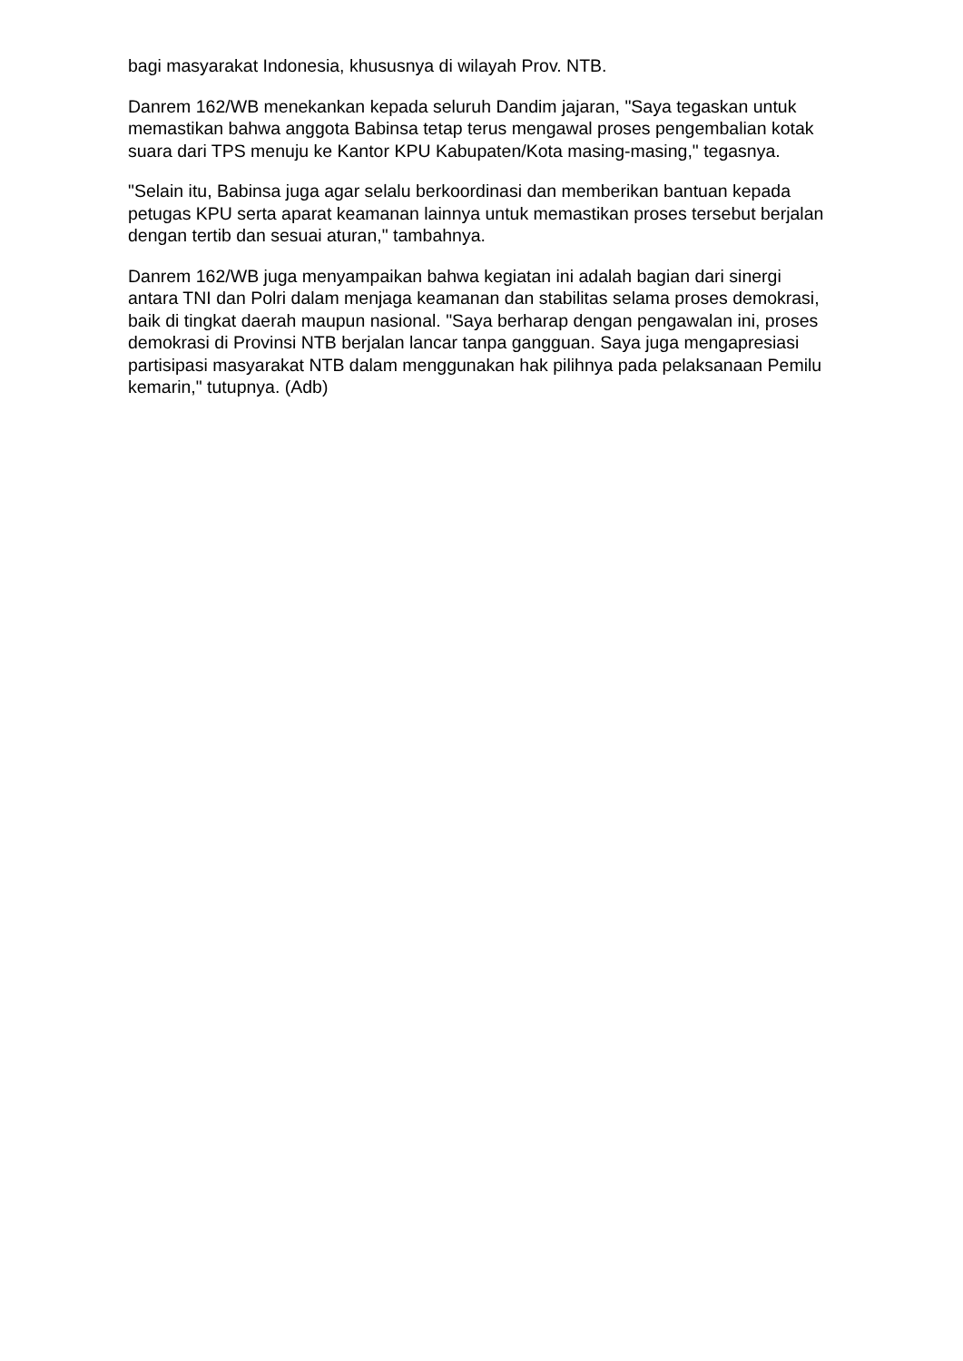bagi masyarakat Indonesia, khususnya di wilayah Prov. NTB.
Danrem 162/WB menekankan kepada seluruh Dandim jajaran, "Saya tegaskan untuk memastikan bahwa anggota Babinsa tetap terus mengawal proses pengembalian kotak suara dari TPS menuju ke Kantor KPU Kabupaten/Kota masing-masing," tegasnya.
"Selain itu, Babinsa juga agar selalu berkoordinasi dan memberikan bantuan kepada petugas KPU serta aparat keamanan lainnya untuk memastikan proses tersebut berjalan dengan tertib dan sesuai aturan," tambahnya.
Danrem 162/WB juga menyampaikan bahwa kegiatan ini adalah bagian dari sinergi antara TNI dan Polri dalam menjaga keamanan dan stabilitas selama proses demokrasi, baik di tingkat daerah maupun nasional. "Saya berharap dengan pengawalan ini, proses demokrasi di Provinsi NTB berjalan lancar tanpa gangguan. Saya juga mengapresiasi partisipasi masyarakat NTB dalam menggunakan hak pilihnya pada pelaksanaan Pemilu kemarin," tutupnya. (Adb)